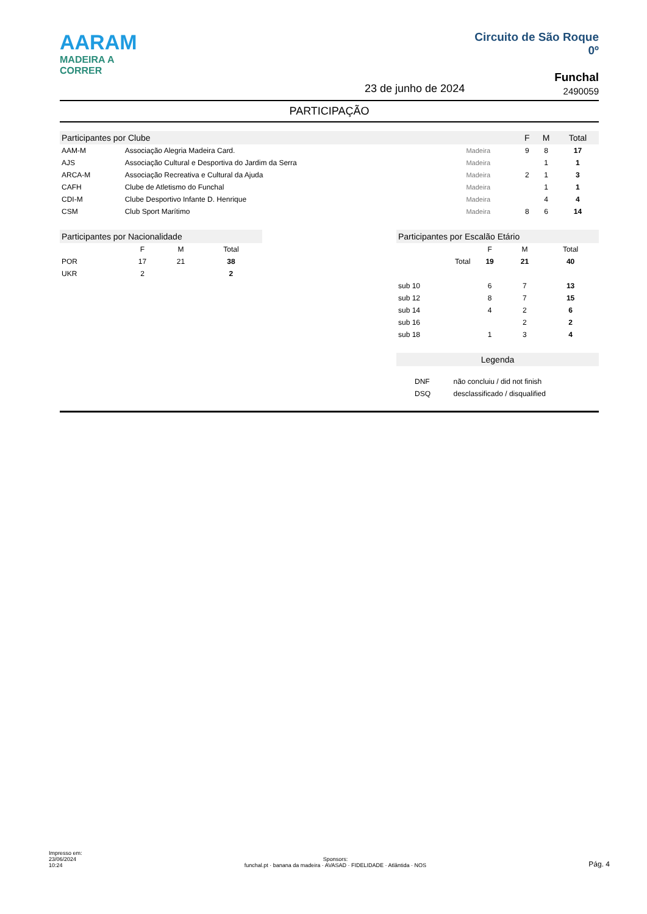AARAM
MADEIRA A CORRER
Circuito de São Roque
0º
Funchal
2490059
23 de junho de 2024
PARTICIPAÇÃO
| Participantes por Clube | | | F | M | Total |
| --- | --- | --- | --- | --- | --- |
| AAM-M | Associação Alegria Madeira Card. | Madeira | 9 | 8 | 17 |
| AJS | Associação Cultural e Desportiva do Jardim da Serra | Madeira | | 1 | 1 |
| ARCA-M | Associação Recreativa e Cultural da Ajuda | Madeira | 2 | 1 | 3 |
| CAFH | Clube de Atletismo do Funchal | Madeira | | 1 | 1 |
| CDI-M | Clube Desportivo Infante D. Henrique | Madeira | | 4 | 4 |
| CSM | Club Sport Marítimo | Madeira | 8 | 6 | 14 |
| Participantes por Nacionalidade | | | |
| --- | --- | --- | --- |
| | F | M | Total |
| POR | 17 | 21 | 38 |
| UKR | 2 | | 2 |
| Participantes por Escalão Etário | | | |
| --- | --- | --- | --- |
| | F | M | Total |
| Total | 19 | 21 | 40 |
| sub 10 | 6 | 7 | 13 |
| sub 12 | 8 | 7 | 15 |
| sub 14 | 4 | 2 | 6 |
| sub 16 | | 2 | 2 |
| sub 18 | 1 | 3 | 4 |
| Legenda | |
| --- | --- |
| DNF | não concluiu / did not finish |
| DSQ | desclassificado / disqualified |
Impresso em:
23/06/2024
10:24
Sponsors:
funchal.pt · banana da madeira · AVASAD · FIDELIDADE · Atlântida · NOS
Pág. 4